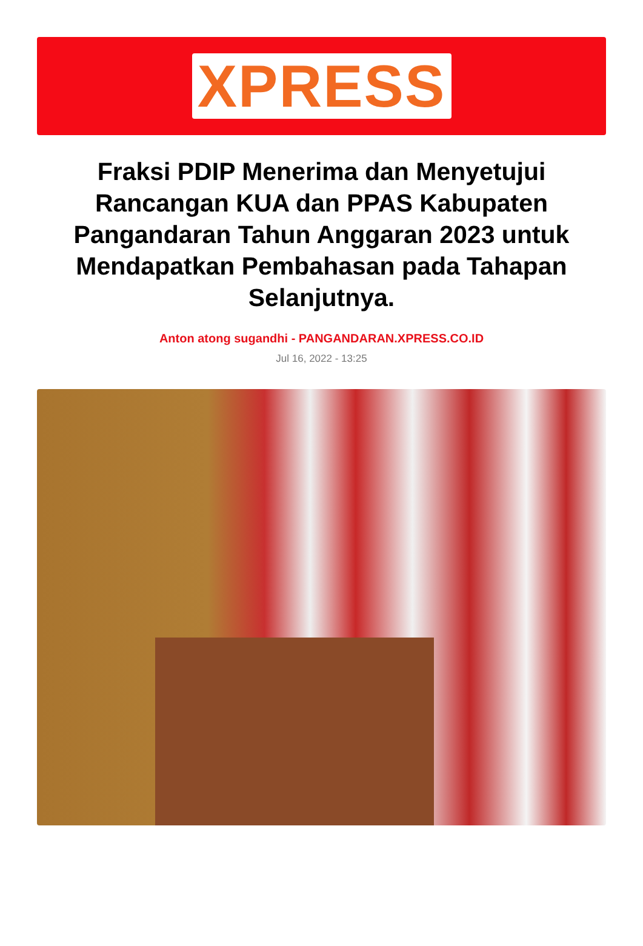XPRESS
Fraksi PDIP Menerima dan Menyetujui Rancangan KUA dan PPAS Kabupaten Pangandaran Tahun Anggaran 2023 untuk Mendapatkan Pembahasan pada Tahapan Selanjutnya.
Anton atong sugandhi - PANGANDARAN.XPRESS.CO.ID
Jul 16, 2022 - 13:25